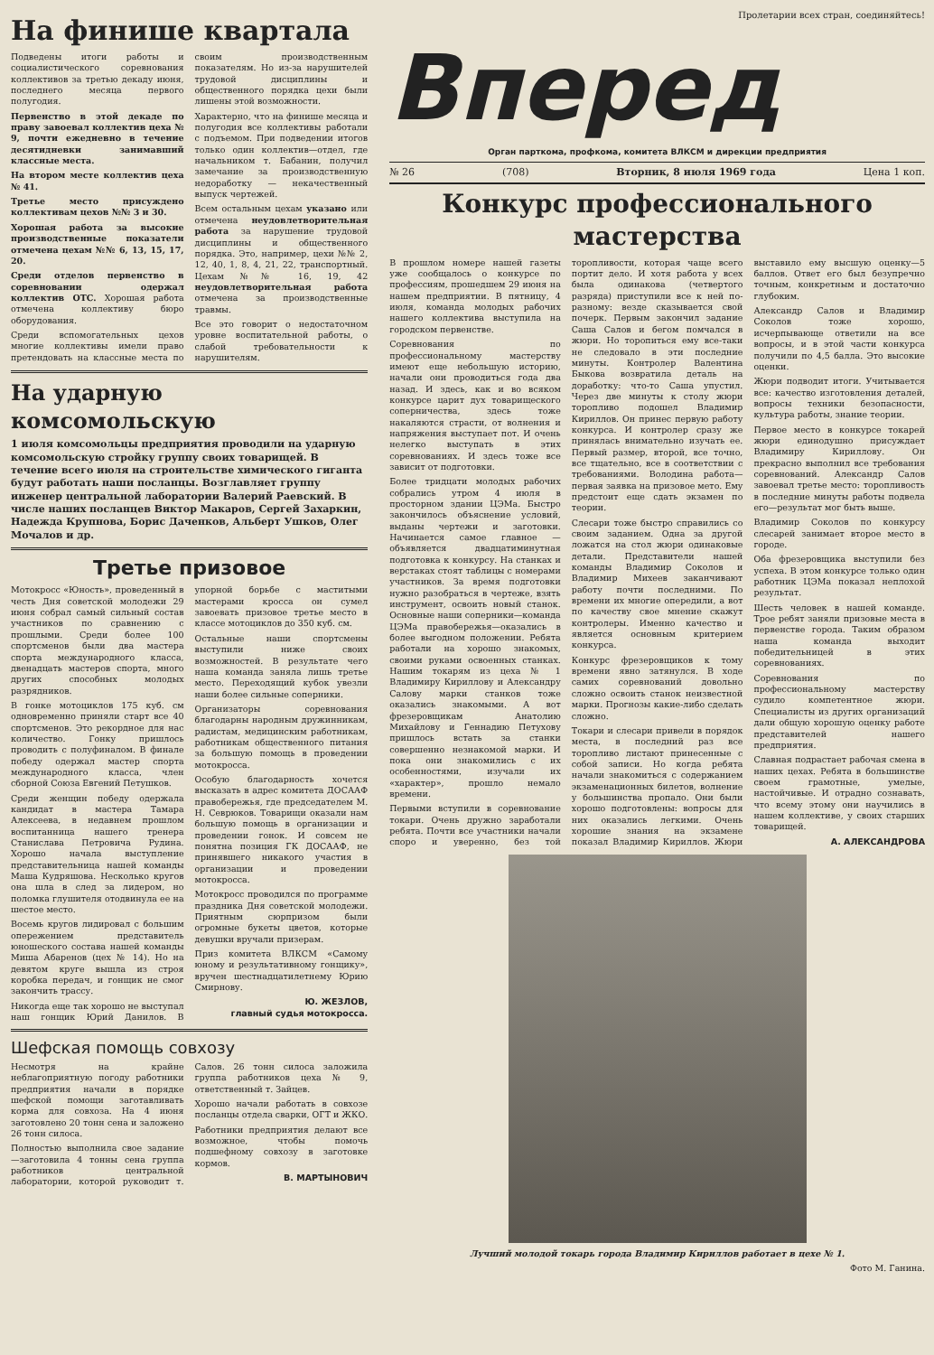На финише квартала
Подведены итоги работы и социалистического соревнования коллективов за третью декаду июня, последнего месяца первого полугодия.
Первенство в этой декаде по праву завоевал коллектив цеха № 9, почти ежедневно в течение десятидневки занимавший классные места.
На втором месте коллектив цеха № 41.
Третье место присуждено коллективам цехов №№ 3 и 30.
Хорошая работа за высокие производственные показатели отмечена цехам №№ 6, 13, 15, 17, 20.
Среди отделов первенство в соревновании одержал коллектив ОТС. Хорошая работа отмечена коллективу бюро оборудования.
Среди вспомогательных цехов многие коллективы имели право претендовать на классные места по своим производственным показателям. Но из-за нарушителей трудовой дисциплины и общественного порядка цехи были лишены этой возможности.
Характерно, что на финише месяца и полугодия все коллективы работали с подъемом. При подведении итогов только один коллектив—отдел, где начальником т. Бабанин, получил замечание за производственную недоработку — некачественный выпуск чертежей.
Всем остальным цехам указано или отмечена неудовлетворительная работа за нарушение трудовой дисциплины и общественного порядка. Это, например, цехи №№ 2, 12, 40, 1, 8, 4, 21, 22, транспортный. Цехам №№ 16, 19, 42 неудовлетворительная работа отмечена за производственные травмы.
Все это говорит о недостаточном уровне воспитательной работы, о слабой требовательности к нарушителям.
На ударную комсомольскую
1 июля комсомольцы предприятия проводили на ударную комсомольскую стройку группу своих товарищей. В течение всего июля на строительстве химического гиганта будут работать наши посланцы. Возглавляет группу инженер центральной лаборатории Валерий Раевский. В числе наших посланцев Виктор Макаров, Сергей Захаркин, Надежда Крупнова, Борис Даченков, Альберт Ушков, Олег Мочалов и др.
Третье призовое
Мотокросс «Юность», проведенный в честь Дня советской молодежи 29 июня собрал самый сильный состав участников по сравнению с прошлыми. Среди более 100 спортсменов были два мастера спорта международного класса, двенадцать мастеров спорта, много других способных молодых разрядников.
В гонке мотоциклов 175 куб. см одновременно приняли старт все 40 спортсменов. Это рекордное для нас количество. Гонку пришлось проводить с полуфиналом. В финале победу одержал мастер спорта международного класса, член сборной Союза Евгений Петушков.
Среди женщин победу одержала кандидат в мастера Тамара Алексеева, в недавнем прошлом воспитанница нашего тренера Станислава Петровича Рудина. Хорошо начала выступление представительница нашей команды Маша Кудряшова. Несколько кругов она шла в след за лидером, но поломка глушителя отодвинула ее на шестое место.
Восемь кругов лидировал с большим опережением представитель юношеского состава нашей команды Миша Абаренов (цех № 14). Но на девятом круге вышла из строя коробка передач, и гонщик не смог закончить трассу.
Никогда еще так хорошо не выступал наш гонщик Юрий Данилов. В упорной борьбе с маститыми мастерами кросса он сумел завоевать призовое третье место в классе мотоциклов до 350 куб. см.
Остальные наши спортсмены выступили ниже своих возможностей. В результате чего наша команда заняла лишь третье место. Переходящий кубок увезли наши более сильные соперники.
Организаторы соревнования благодарны народным дружинникам, радистам, медицинским работникам, работникам общественного питания за большую помощь в проведении мотокросса.
Особую благодарность хочется высказать в адрес комитета ДОСААФ правобережья, где председателем М. Н. Севрюков. Товарищи оказали нам большую помощь в организации и проведении гонок. И совсем не понятна позиция ГК ДОСААФ, не принявшего никакого участия в организации и проведении мотокросса.
Мотокросс проводился по программе праздника Дня советской молодежи. Приятным сюрпризом были огромные букеты цветов, которые девушки вручали призерам.
Приз комитета ВЛКСМ «Самому юному и результативному гонщику», вручен шестнадцатилетнему Юрию Смирнову.
Ю. ЖЕЗЛОВ,
главный судья мотокросса.
Шефская помощь совхозу
Несмотря на крайне неблагоприятную погоду работники предприятия начали в порядке шефской помощи заготавливать корма для совхоза. На 4 июня заготовлено 20 тонн сена и заложено 26 тонн силоса.
Полностью выполнила свое задание—заготовила 4 тонны сена группа работников центральной лаборатории, которой руководит т. Салов. 26 тонн силоса заложила группа работников цеха № 9, ответственный т. Зайцев.
Хорошо начали работать в совхозе посланцы отдела сварки, ОГТ и ЖКО.
Работники предприятия делают все возможное, чтобы помочь подшефному совхозу в заготовке кормов.
В. МАРТЫНОВИЧ
Пролетарии всех стран, соединяйтесь!
Вперед
Орган парткома, профкома, комитета ВЛКСМ и дирекции предприятия
№ 26 (708) Вторник, 8 июля 1969 года Цена 1 коп.
Конкурс профессионального мастерства
В прошлом номере нашей газеты уже сообщалось о конкурсе по профессиям, прошедшем 29 июня на нашем предприятии. В пятницу, 4 июля, команда молодых рабочих нашего коллектива выступила на городском первенстве.
Соревнования по профессиональному мастерству имеют еще небольшую историю, начали они проводиться года два назад. И здесь, как и во всяком конкурсе царит дух товарищеского соперничества, здесь тоже накаляются страсти, от волнения и напряжения выступает пот. И очень нелегко выступать в этих соревнованиях. И здесь тоже все зависит от подготовки.
Более тридцати молодых рабочих собрались утром 4 июля в просторном здании ЦЭМа. Быстро закончилось объяснение условий, выданы чертежи и заготовки. Начинается самое главное —объявляется двадцатиминутная подготовка к конкурсу. На станках и верстаках стоят таблицы с номерами участников. За время подготовки нужно разобраться в чертеже, взять инструмент, освоить новый станок. Основные наши соперники—команда ЦЭМа правобережья—оказались в более выгодном положении. Ребята работали на хорошо знакомых, своими руками освоенных станках. Нашим токарям из цеха № 1 Владимиру Кириллову и Александру Салову марки станков тоже оказались знакомыми. А вот фрезеровщикам Анатолию Михайлову и Геннадию Петухову пришлось встать за станки совершенно незнакомой марки. И пока они знакомились с их особенностями, изучали их «характер», прошло немало времени.
Первыми вступили в соревнование токари. Очень дружно заработали ребята. Почти все участники начали споро и уверенно, без той торопливости, которая чаще всего портит дело. И хотя работа у всех была одинакова (четвертого разряда) приступили все к ней по-разному: везде сказывается свой почерк. Первым закончил задание Саша Салов и бегом помчался в жюри. Но торопиться ему все-таки не следовало в эти последние минуты. Контролер Валентина Быкова возвратила деталь на доработку: что-то Саша упустил. Через две минуты к столу жюри торопливо подошел Владимир Кириллов. Он принес первую работу конкурса. И контролер сразу же принялась внимательно изучать ее. Первый размер, второй, все точно, все тщательно, все в соответствии с требованиями. Володина работа—первая заявка на призовое мето. Ему предстоит еще сдать экзамен по теории.
Слесари тоже быстро справились со своим заданием. Одна за другой ложатся на стол жюри одинаковые детали. Представители нашей команды Владимир Соколов и Владимир Михеев заканчивают работу почти последними. По времени их многие опередили, а вот по качеству свое мнение скажут контролеры. Именно качество и является основным критерием конкурса.
Конкурс фрезеровщиков к тому времени явно затянулся. В ходе самих соревнований довольно сложно освоить станок неизвестной марки. Прогнозы какие-либо сделать сложно.
Токари и слесари привели в порядок места, в последний раз все торопливо листают принесенные с собой записи. Но когда ребята начали знакомиться с содержанием экзаменационных билетов, волнение у большинства пропало. Они были хорошо подготовлены: вопросы для них оказались легкими. Очень хорошие знания на экзамене показал Владимир Кириллов. Жюри выставило ему высшую оценку—5 баллов. Ответ его был безупречно точным, конкретным и достаточно глубоким.
Александр Салов и Владимир Соколов тоже хорошо, исчерпывающе ответили на все вопросы, и в этой части конкурса получили по 4,5 балла. Это высокие оценки.
Жюри подводит итоги. Учитывается все: качество изготовления деталей, вопросы техники безопасности, культура работы, знание теории.
Первое место в конкурсе токарей жюри единодушно присуждает Владимиру Кириллову. Он прекрасно выполнил все требования соревнований. Александр Салов завоевал третье место: торопливость в последние минуты работы подвела его—результат мог быть выше.
Владимир Соколов по конкурсу слесарей занимает второе место в городе.
Оба фрезеровщика выступили без успеха. В этом конкурсе только один работник ЦЭМа показал неплохой результат.
Шесть человек в нашей команде. Трое ребят заняли призовые места в первенстве города. Таким образом наша команда выходит победительницей в этих соревнованиях.
Соревнования по профессиональному мастерству судило компетентное жюри. Специалисты из других организаций дали общую хорошую оценку работе представителей нашего предприятия.
Славная подрастает рабочая смена в наших цехах. Ребята в большинстве своем грамотные, умелые, настойчивые. И отрадно сознавать, что всему этому они научились в нашем коллективе, у своих старших товарищей.
А. АЛЕКСАНДРОВА
Лучший молодой токарь города Владимир Кириллов работает в цехе № 1.
Фото М. Ганина.